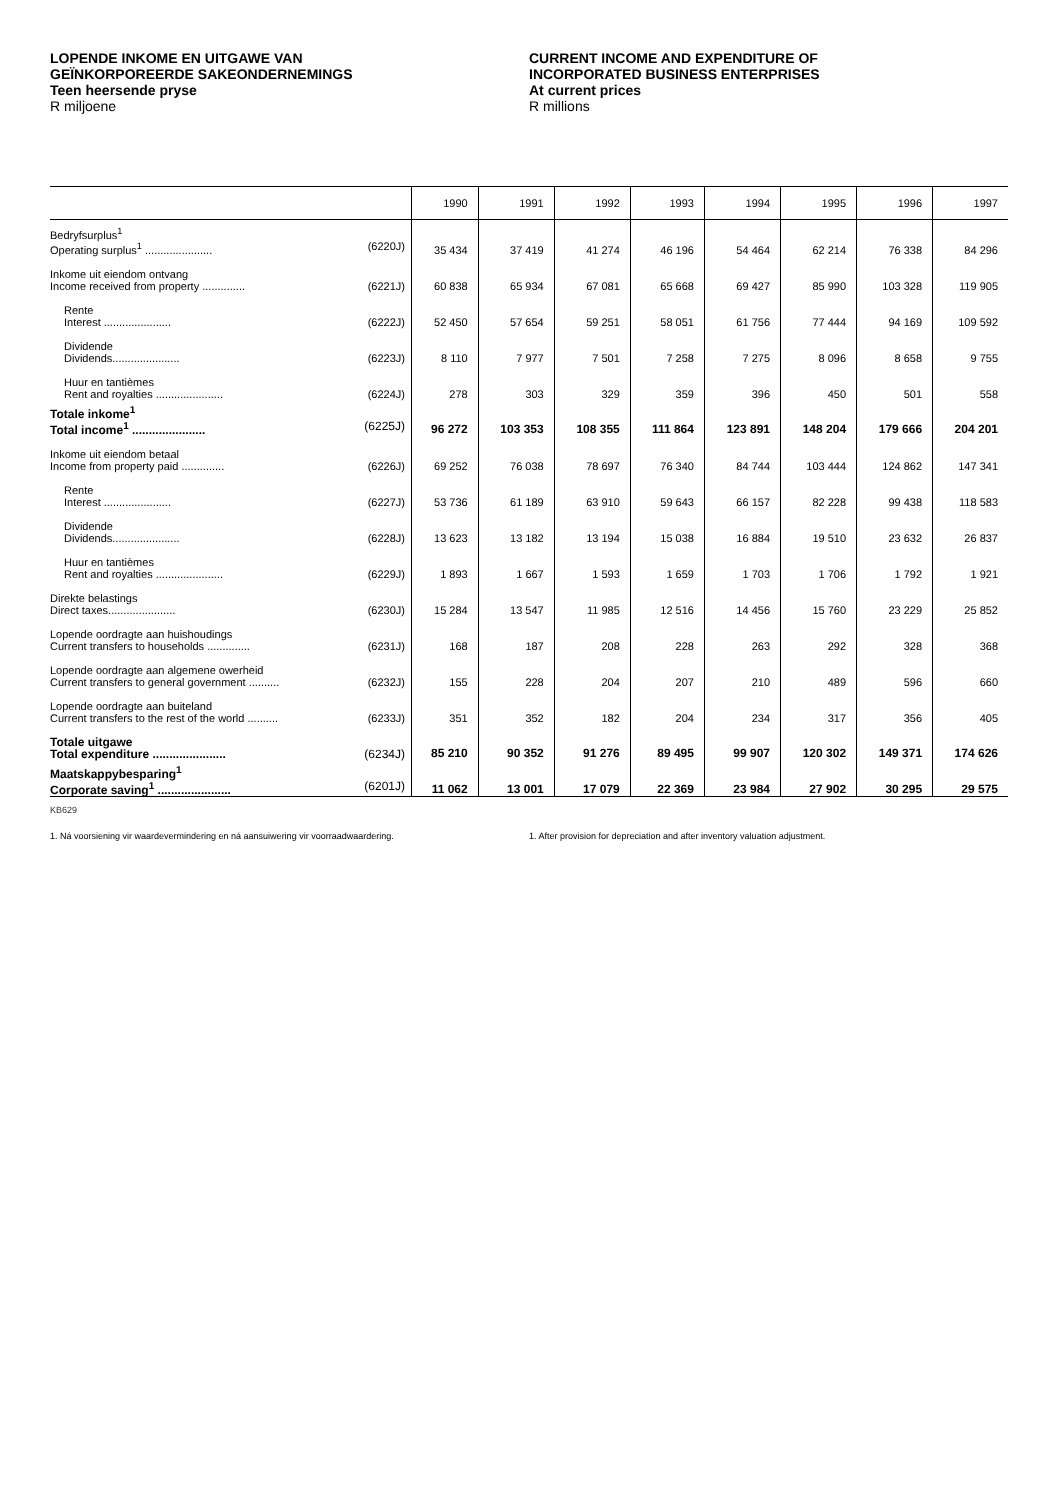LOPENDE INKOME EN UITGAWE VAN
GEÏNKORPOREERDE SAKEONDERNEMINGS
Teen heersende pryse
R miljoene
CURRENT INCOME AND EXPENDITURE OF
INCORPORATED BUSINESS ENTERPRISES
At current prices
R millions
| | 1990 | 1991 | 1992 | 1993 | 1994 | 1995 | 1996 | 1997 |
| --- | --- | --- | --- | --- | --- | --- | --- | --- |
| Bedryfsurplus<sup>1</sup> Operating surplus<sup>1</sup> ...................... (6220J) | 35 434 | 37 419 | 41 274 | 46 196 | 54 464 | 62 214 | 76 338 | 84 296 |
| Inkome uit eiendom ontvang Income received from property .............. (6221J) | 60 838 | 65 934 | 67 081 | 65 668 | 69 427 | 85 990 | 103 328 | 119 905 |
| Rente Interest ...................... (6222J) | 52 450 | 57 654 | 59 251 | 58 051 | 61 756 | 77 444 | 94 169 | 109 592 |
| Dividende Dividends...................... (6223J) | 8 110 | 7 977 | 7 501 | 7 258 | 7 275 | 8 096 | 8 658 | 9 755 |
| Huur en tantièmes Rent and royalties ...................... (6224J) | 278 | 303 | 329 | 359 | 396 | 450 | 501 | 558 |
| Totale inkome<sup>1</sup> Total income<sup>1</sup> ...................... (6225J) | 96 272 | 103 353 | 108 355 | 111 864 | 123 891 | 148 204 | 179 666 | 204 201 |
| Inkome uit eiendom betaal Income from property paid .............. (6226J) | 69 252 | 76 038 | 78 697 | 76 340 | 84 744 | 103 444 | 124 862 | 147 341 |
| Rente Interest ...................... (6227J) | 53 736 | 61 189 | 63 910 | 59 643 | 66 157 | 82 228 | 99 438 | 118 583 |
| Dividende Dividends...................... (6228J) | 13 623 | 13 182 | 13 194 | 15 038 | 16 884 | 19 510 | 23 632 | 26 837 |
| Huur en tantièmes Rent and royalties ...................... (6229J) | 1 893 | 1 667 | 1 593 | 1 659 | 1 703 | 1 706 | 1 792 | 1 921 |
| Direkte belastings Direct taxes...................... (6230J) | 15 284 | 13 547 | 11 985 | 12 516 | 14 456 | 15 760 | 23 229 | 25 852 |
| Lopende oordragte aan huishoudings Current transfers to households .............. (6231J) | 168 | 187 | 208 | 228 | 263 | 292 | 328 | 368 |
| Lopende oordragte aan algemene owerheid Current transfers to general government .......... (6232J) | 155 | 228 | 204 | 207 | 210 | 489 | 596 | 660 |
| Lopende oordragte aan buiteland Current transfers to the rest of the world .......... (6233J) | 351 | 352 | 182 | 204 | 234 | 317 | 356 | 405 |
| Totale uitgawe Total expenditure ...................... (6234J) | 85 210 | 90 352 | 91 276 | 89 495 | 99 907 | 120 302 | 149 371 | 174 626 |
| Maatskappybesparing<sup>1</sup> Corporate saving<sup>1</sup> ...................... (6201J) | 11 062 | 13 001 | 17 079 | 22 369 | 23 984 | 27 902 | 30 295 | 29 575 |
KB629
1. Ná voorsiening vir waardevermindering en ná aansuiwering vir voorraadwaardering. 1. After provision for depreciation and after inventory valuation adjustment.